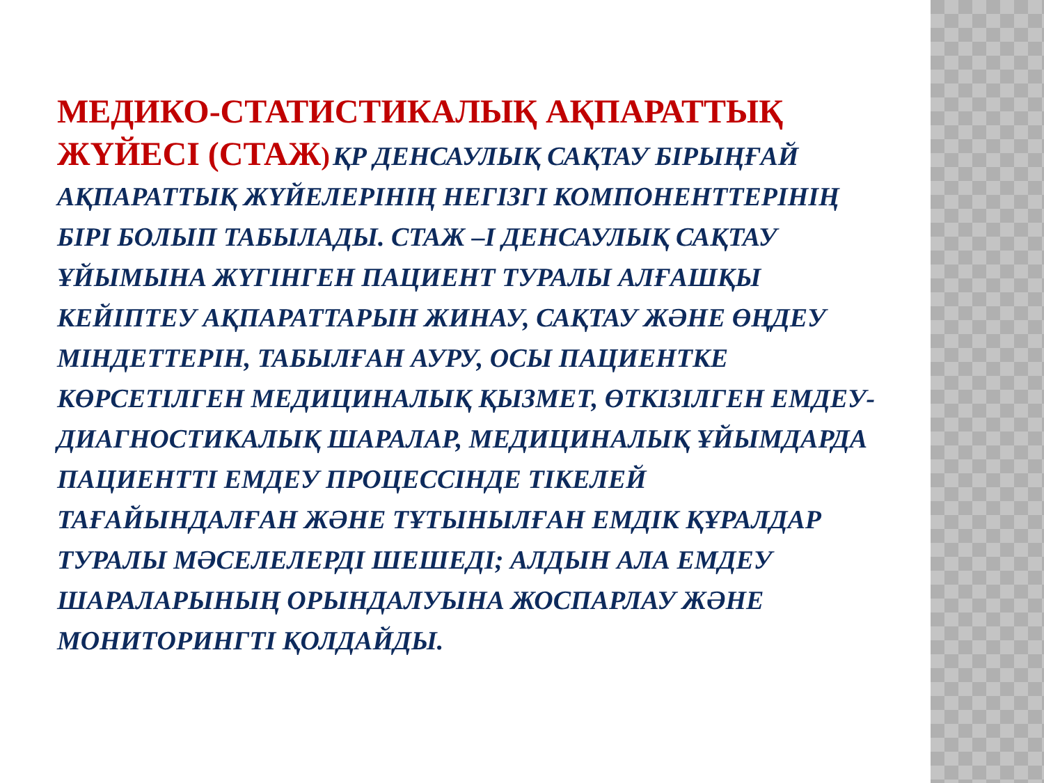МЕДИКО-СТАТИСТИКАЛЫҚ АҚПАРАТТЫҚ ЖҮЙЕСІ (СТАЖ) ҚР ДЕНСАУЛЫҚ САҚТАУ БІРЫҢҒАЙ АҚПАРАТТЫҚ ЖҮЙЕЛЕРІНІҢ НЕГІЗГІ КОМПОНЕНТТЕРІНІҢ БІРІ БОЛЫП ТАБЫЛАДЫ. СТАЖ –І ДЕНСАУЛЫҚ САҚТАУ ҰЙЫМЫНА ЖҮГІНГЕН ПАЦИЕНТ ТУРАЛЫ АЛҒАШҚЫ КЕЙІПТЕУ АҚПАРАТТАРЫН ЖИНАУ, САҚТАУ ЖӘНЕ ӨҢДЕУ МІНДЕТТЕРІН, ТАБЫЛҒАН АУРУ, ОСЫ ПАЦИЕНТКЕ КӨРСЕТІЛГЕН МЕДИЦИНАЛЫҚ ҚЫЗМЕТ, ӨТКІЗІЛГЕН ЕМДЕУ-ДИАГНОСТИКАЛЫҚ ШАРАЛАР, МЕДИЦИНАЛЫҚ ҰЙЫМДАРДА ПАЦИЕНТТІ ЕМДЕУ ПРОЦЕССІНДЕ ТІКЕЛЕЙ ТАҒАЙЫНДАЛҒАН ЖӘНЕ ТҰТЫНЫЛҒАН ЕМДІК ҚҰРАЛДАР ТУРАЛЫ МӘСЕЛЕЛЕРДІ ШЕШЕДІ; АЛДЫН АЛА ЕМДЕУ ШАРАЛАРЫНЫҢ ОРЫНДАЛУЫНА ЖОСПАРЛАУ ЖӘНЕ МОНИТОРИНГТІ ҚОЛДАЙДЫ.